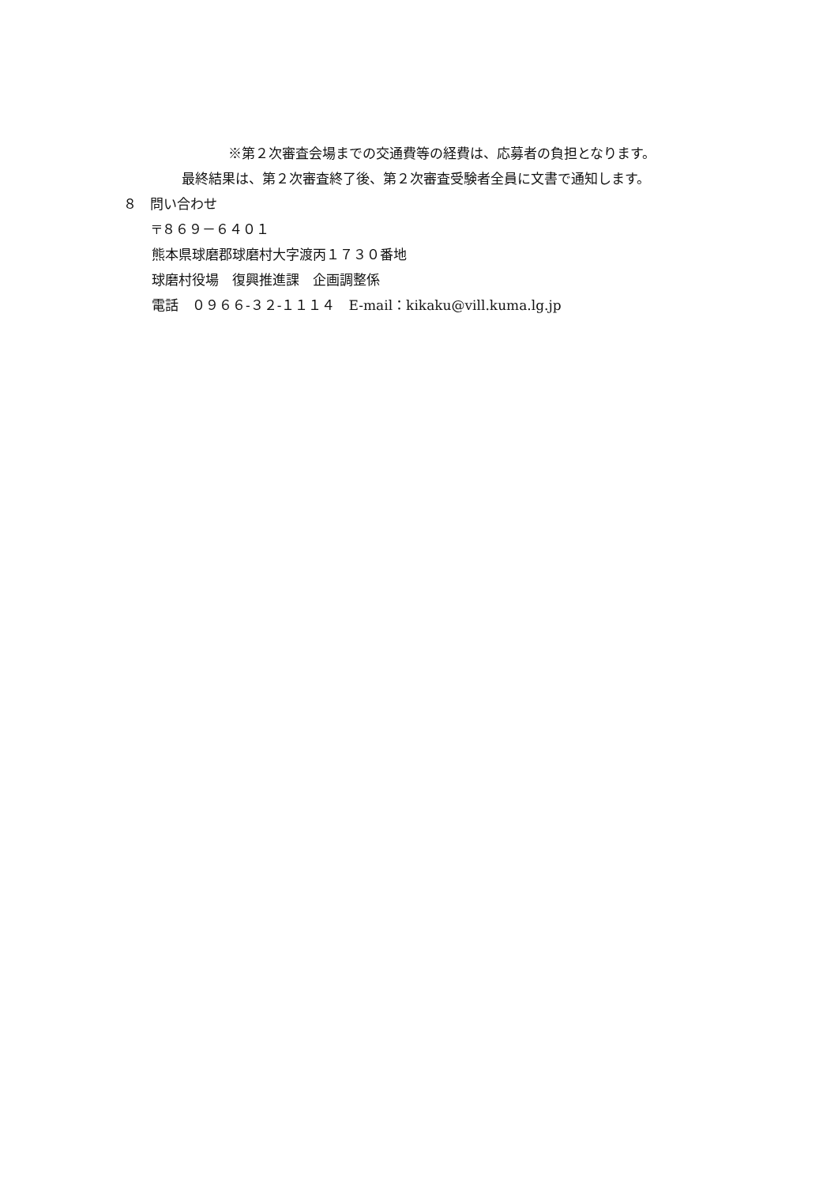※第２次審査会場までの交通費等の経費は、応募者の負担となります。
最終結果は、第２次審査終了後、第２次審査受験者全員に文書で通知します。
８　問い合わせ
〒８６９－６４０１
熊本県球磨郡球磨村大字渡丙１７３０番地
球磨村役場　復興推進課　企画調整係
電話　０９６６-３２-１１１４　E-mail：kikaku@vill.kuma.lg.jp